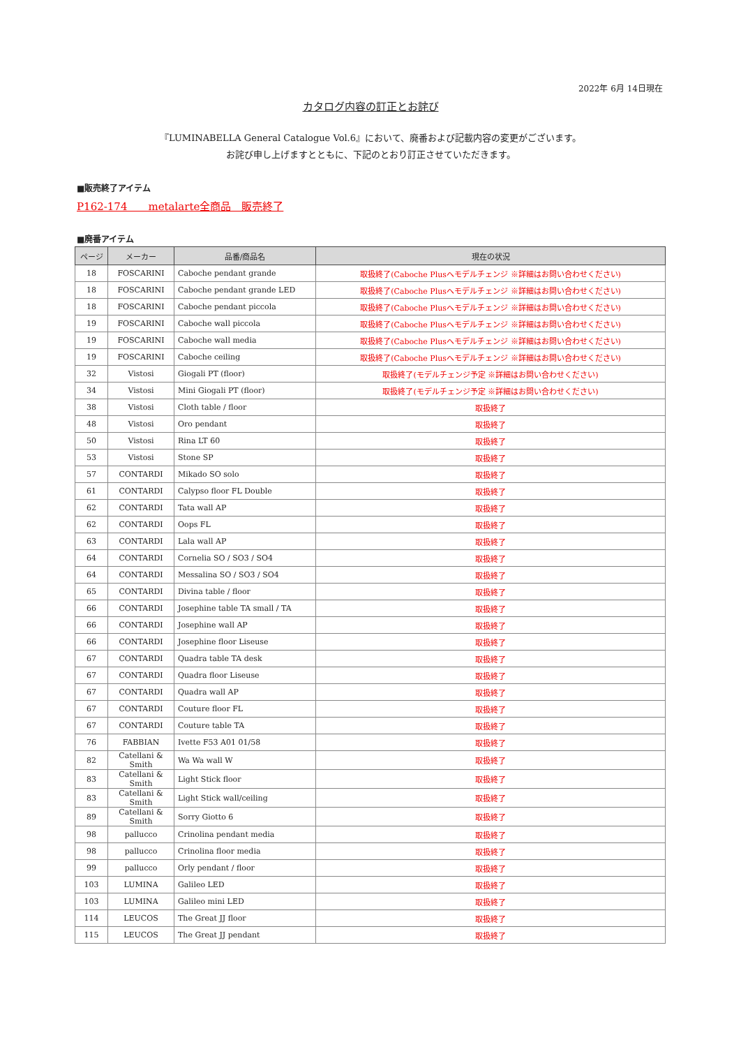2022年 6月 14日現在
カタログ内容の訂正とお詫び
『LUMINABELLA General Catalogue Vol.6』において、廃番および記載内容の変更がございます。
お詫び申し上げますとともに、下記のとおり訂正させていただきます。
■販売終了アイテム
P162-174　　metalarte全商品　販売終了
■廃番アイテム
| ページ | メーカー | 品番/商品名 | 現在の状況 |
| --- | --- | --- | --- |
| 18 | FOSCARINI | Caboche pendant grande | 取扱終了(Caboche Plusへモデルチェンジ ※詳細はお問い合わせください) |
| 18 | FOSCARINI | Caboche pendant grande LED | 取扱終了(Caboche Plusへモデルチェンジ ※詳細はお問い合わせください) |
| 18 | FOSCARINI | Caboche pendant piccola | 取扱終了(Caboche Plusへモデルチェンジ ※詳細はお問い合わせください) |
| 19 | FOSCARINI | Caboche wall piccola | 取扱終了(Caboche Plusへモデルチェンジ ※詳細はお問い合わせください) |
| 19 | FOSCARINI | Caboche wall media | 取扱終了(Caboche Plusへモデルチェンジ ※詳細はお問い合わせください) |
| 19 | FOSCARINI | Caboche ceiling | 取扱終了(Caboche Plusへモデルチェンジ ※詳細はお問い合わせください) |
| 32 | Vistosi | Giogali PT (floor) | 取扱終了(モデルチェンジ予定 ※詳細はお問い合わせください) |
| 34 | Vistosi | Mini Giogali PT (floor) | 取扱終了(モデルチェンジ予定 ※詳細はお問い合わせください) |
| 38 | Vistosi | Cloth table / floor | 取扱終了 |
| 48 | Vistosi | Oro pendant | 取扱終了 |
| 50 | Vistosi | Rina LT 60 | 取扱終了 |
| 53 | Vistosi | Stone SP | 取扱終了 |
| 57 | CONTARDI | Mikado SO solo | 取扱終了 |
| 61 | CONTARDI | Calypso floor FL Double | 取扱終了 |
| 62 | CONTARDI | Tata wall AP | 取扱終了 |
| 62 | CONTARDI | Oops FL | 取扱終了 |
| 63 | CONTARDI | Lala wall AP | 取扱終了 |
| 64 | CONTARDI | Cornelia SO / SO3 / SO4 | 取扱終了 |
| 64 | CONTARDI | Messalina SO / SO3 / SO4 | 取扱終了 |
| 65 | CONTARDI | Divina table / floor | 取扱終了 |
| 66 | CONTARDI | Josephine table TA small / TA | 取扱終了 |
| 66 | CONTARDI | Josephine wall AP | 取扱終了 |
| 66 | CONTARDI | Josephine floor Liseuse | 取扱終了 |
| 67 | CONTARDI | Quadra table TA desk | 取扱終了 |
| 67 | CONTARDI | Quadra floor Liseuse | 取扱終了 |
| 67 | CONTARDI | Quadra wall AP | 取扱終了 |
| 67 | CONTARDI | Couture floor FL | 取扱終了 |
| 67 | CONTARDI | Couture table TA | 取扱終了 |
| 76 | FABBIAN | Ivette F53 A01 01/58 | 取扱終了 |
| 82 | Catellani & Smith | Wa Wa wall W | 取扱終了 |
| 83 | Catellani & Smith | Light Stick floor | 取扱終了 |
| 83 | Catellani & Smith | Light Stick wall/ceiling | 取扱終了 |
| 89 | Catellani & Smith | Sorry Giotto 6 | 取扱終了 |
| 98 | pallucco | Crinolina pendant media | 取扱終了 |
| 98 | pallucco | Crinolina floor media | 取扱終了 |
| 99 | pallucco | Orly pendant / floor | 取扱終了 |
| 103 | LUMINA | Galileo LED | 取扱終了 |
| 103 | LUMINA | Galileo mini LED | 取扱終了 |
| 114 | LEUCOS | The Great JJ floor | 取扱終了 |
| 115 | LEUCOS | The Great JJ pendant | 取扱終了 |